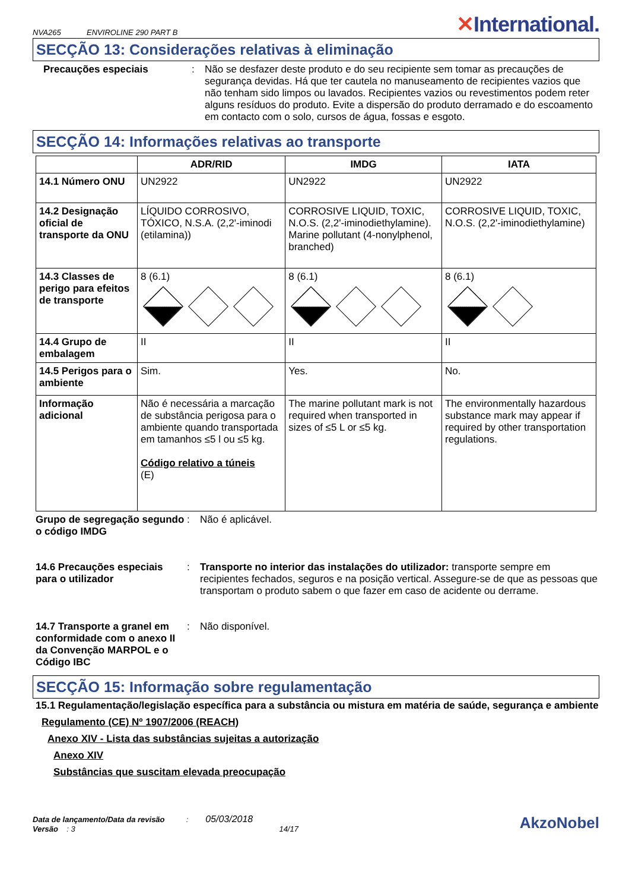NVA265 ENVIROLINE 290 PART B
✕International.
SECÇÃO 13: Considerações relativas à eliminação
Precauções especiais : Não se desfazer deste produto e do seu recipiente sem tomar as precauções de segurança devidas. Há que ter cautela no manuseamento de recipientes vazios que não tenham sido limpos ou lavados. Recipientes vazios ou revestimentos podem reter alguns resíduos do produto. Evite a dispersão do produto derramado e do escoamento em contacto com o solo, cursos de água, fossas e esgoto.
SECÇÃO 14: Informações relativas ao transporte
| | ADR/RID | IMDG | IATA |
| --- | --- | --- | --- |
| 14.1 Número ONU | UN2922 | UN2922 | UN2922 |
| 14.2 Designação oficial de transporte da ONU | LÍQUIDO CORROSIVO, TÓXICO, N.S.A. (2,2'-iminodi (etilamina)) | CORROSIVE LIQUID, TOXIC, N.O.S. (2,2'-iminodiethylamine). Marine pollutant (4-nonylphenol, branched) | CORROSIVE LIQUID, TOXIC, N.O.S. (2,2'-iminodiethylamine) |
| 14.3 Classes de perigo para efeitos de transporte | 8 (6.1) | 8 (6.1) | 8 (6.1) |
| 14.4 Grupo de embalagem | II | II | II |
| 14.5 Perigos para o ambiente | Sim. | Yes. | No. |
| Informação adicional | Não é necessária a marcação de substância perigosa para o ambiente quando transportada em tamanhos ≤5 l ou ≤5 kg. Código relativo a túneis (E) | The marine pollutant mark is not required when transported in sizes of ≤5 L or ≤5 kg. | The environmentally hazardous substance mark may appear if required by other transportation regulations. |
Grupo de segregação segundo o código IMDG
: Não é aplicável.
14.6 Precauções especiais para o utilizador
: Transporte no interior das instalações do utilizador: transporte sempre em recipientes fechados, seguros e na posição vertical. Assegure-se de que as pessoas que transportam o produto sabem o que fazer em caso de acidente ou derrame.
14.7 Transporte a granel em conformidade com o anexo II da Convenção MARPOL e o Código IBC
: Não disponível.
SECÇÃO 15: Informação sobre regulamentação
15.1 Regulamentação/legislação específica para a substância ou mistura em matéria de saúde, segurança e ambiente
Regulamento (CE) Nº 1907/2006 (REACH)
Anexo XIV - Lista das substâncias sujeitas a autorização
Anexo XIV
Substâncias que suscitam elevada preocupação
Data de lançamento/Data da revisão : 05/03/2018
Versão : 3 14/17
AkzoNobel